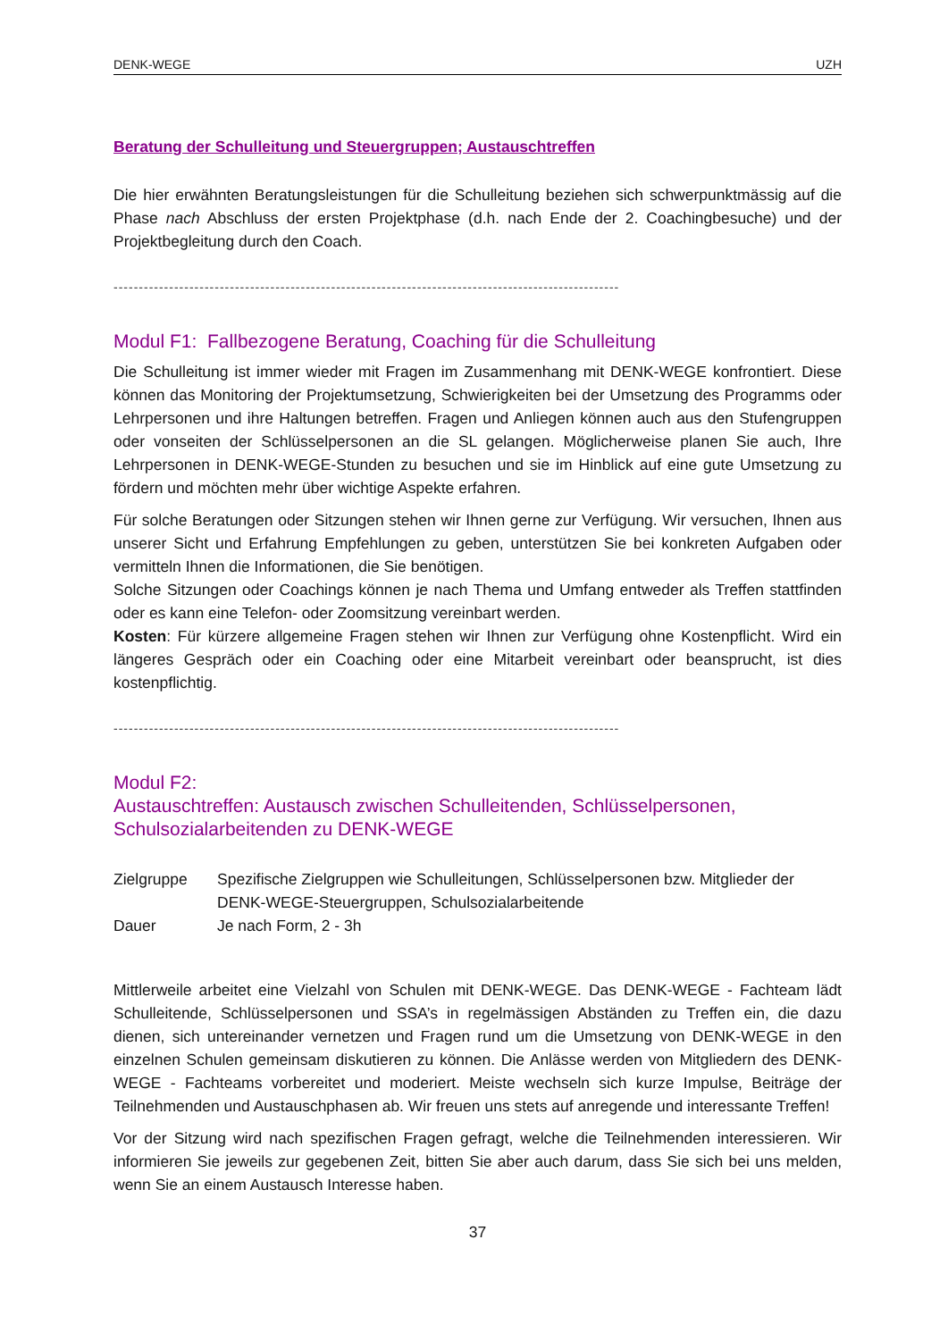DENK-WEGE UZH
Beratung der Schulleitung und Steuergruppen; Austauschtreffen
Die hier erwähnten Beratungsleistungen für die Schulleitung beziehen sich schwerpunktmässig auf die Phase nach Abschluss der ersten Projektphase (d.h. nach Ende der 2. Coachingbesuche) und der Projektbegleitung durch den Coach.
----------------------------------------------------------------------------------------------------
Modul F1: Fallbezogene Beratung, Coaching für die Schulleitung
Die Schulleitung ist immer wieder mit Fragen im Zusammenhang mit DENK-WEGE konfrontiert. Diese können das Monitoring der Projektumsetzung, Schwierigkeiten bei der Umsetzung des Programms oder Lehrpersonen und ihre Haltungen betreffen. Fragen und Anliegen können auch aus den Stufengruppen oder vonseiten der Schlüsselpersonen an die SL gelangen. Möglicherweise planen Sie auch, Ihre Lehrpersonen in DENK-WEGE-Stunden zu besuchen und sie im Hinblick auf eine gute Umsetzung zu fördern und möchten mehr über wichtige Aspekte erfahren.
Für solche Beratungen oder Sitzungen stehen wir Ihnen gerne zur Verfügung. Wir versuchen, Ihnen aus unserer Sicht und Erfahrung Empfehlungen zu geben, unterstützen Sie bei konkreten Aufgaben oder vermitteln Ihnen die Informationen, die Sie benötigen.
Solche Sitzungen oder Coachings können je nach Thema und Umfang entweder als Treffen stattfinden oder es kann eine Telefon- oder Zoomsitzung vereinbart werden.
Kosten: Für kürzere allgemeine Fragen stehen wir Ihnen zur Verfügung ohne Kostenpflicht. Wird ein längeres Gespräch oder ein Coaching oder eine Mitarbeit vereinbart oder beansprucht, ist dies kostenpflichtig.
----------------------------------------------------------------------------------------------------
Modul F2:
Austauschtreffen: Austausch zwischen Schulleitenden, Schlüsselpersonen, Schulsozialarbeitenden zu DENK-WEGE
| Zielgruppe | Spezifische Zielgruppen wie Schulleitungen, Schlüsselpersonen bzw. Mitglieder der DENK-WEGE-Steuergruppen, Schulsozialarbeitende |
| Dauer | Je nach Form, 2 - 3h |
Mittlerweile arbeitet eine Vielzahl von Schulen mit DENK-WEGE. Das DENK-WEGE - Fachteam lädt Schulleitende, Schlüsselpersonen und SSA’s in regelmässigen Abständen zu Treffen ein, die dazu dienen, sich untereinander vernetzen und Fragen rund um die Umsetzung von DENK-WEGE in den einzelnen Schulen gemeinsam diskutieren zu können. Die Anlässe werden von Mitgliedern des DENK-WEGE - Fachteams vorbereitet und moderiert. Meiste wechseln sich kurze Impulse, Beiträge der Teilnehmenden und Austauschphasen ab. Wir freuen uns stets auf anregende und interessante Treffen!
Vor der Sitzung wird nach spezifischen Fragen gefragt, welche die Teilnehmenden interessieren. Wir informieren Sie jeweils zur gegebenen Zeit, bitten Sie aber auch darum, dass Sie sich bei uns melden, wenn Sie an einem Austausch Interesse haben.
37